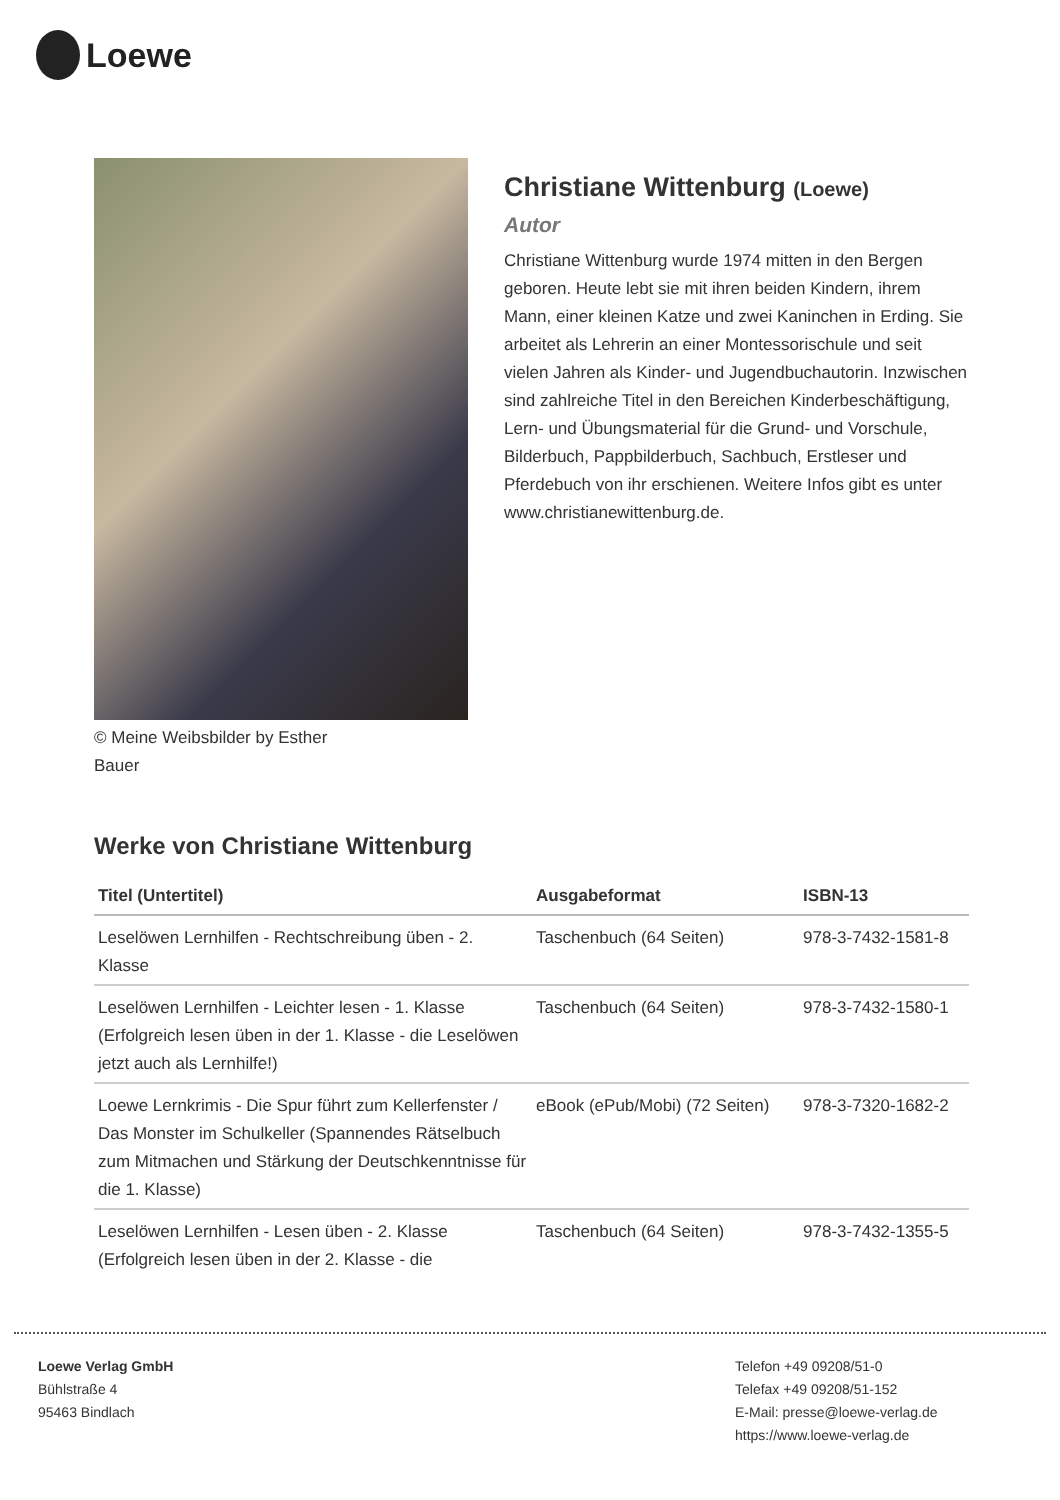Loewe
© Meine Weibsbilder by Esther Bauer
Christiane Wittenburg (Loewe)
Autor
Christiane Wittenburg wurde 1974 mitten in den Bergen geboren. Heute lebt sie mit ihren beiden Kindern, ihrem Mann, einer kleinen Katze und zwei Kaninchen in Erding. Sie arbeitet als Lehrerin an einer Montessorischule und seit vielen Jahren als Kinder- und Jugendbuchautorin. Inzwischen sind zahlreiche Titel in den Bereichen Kinderbeschäftigung, Lern- und Übungsmaterial für die Grund- und Vorschule, Bilderbuch, Pappbilderbuch, Sachbuch, Erstleser und Pferdebuch von ihr erschienen. Weitere Infos gibt es unter www.christianewittenburg.de.
Werke von Christiane Wittenburg
| Titel (Untertitel) | Ausgabeformat | ISBN-13 |
| --- | --- | --- |
| Leselöwen Lernhilfen - Rechtschreibung üben - 2. Klasse | Taschenbuch (64 Seiten) | 978-3-7432-1581-8 |
| Leselöwen Lernhilfen - Leichter lesen - 1. Klasse (Erfolgreich lesen üben in der 1. Klasse - die Leselöwen jetzt auch als Lernhilfe!) | Taschenbuch (64 Seiten) | 978-3-7432-1580-1 |
| Loewe Lernkrimis - Die Spur führt zum Kellerfenster / Das Monster im Schulkeller (Spannendes Rätselbuch zum Mitmachen und Stärkung der Deutschkenntnisse für die 1. Klasse) | eBook (ePub/Mobi) (72 Seiten) | 978-3-7320-1682-2 |
| Leselöwen Lernhilfen - Lesen üben - 2. Klasse (Erfolgreich lesen üben in der 2. Klasse - die | Taschenbuch (64 Seiten) | 978-3-7432-1355-5 |
Loewe Verlag GmbH
Bühlstraße 4
95463 Bindlach
Telefon +49 09208/51-0
Telefax +49 09208/51-152
E-Mail: presse@loewe-verlag.de
https://www.loewe-verlag.de